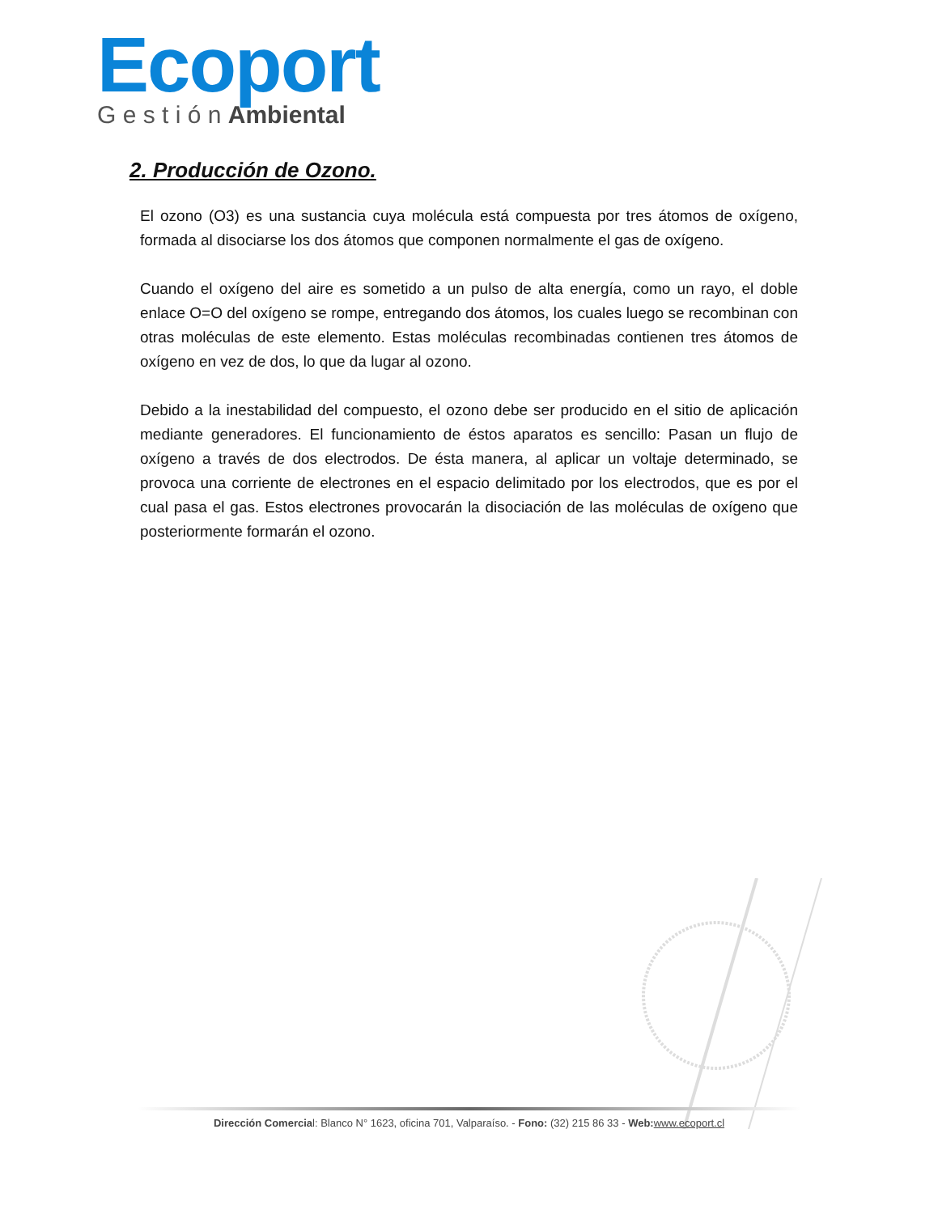Ecoport
G e s t i ó n Ambiental
2. Producción de Ozono.
El ozono (O3) es una sustancia cuya molécula está compuesta por tres átomos de oxígeno, formada al disociarse los dos átomos que componen normalmente el gas de oxígeno.
Cuando el oxígeno del aire es sometido a un pulso de alta energía, como un rayo, el doble enlace O=O del oxígeno se rompe, entregando dos átomos, los cuales luego se recombinan con otras moléculas de este elemento. Estas moléculas recombinadas contienen tres átomos de oxígeno en vez de dos, lo que da lugar al ozono.
Debido a la inestabilidad del compuesto, el ozono debe ser producido en el sitio de aplicación mediante generadores. El funcionamiento de éstos aparatos es sencillo: Pasan un flujo de oxígeno a través de dos electrodos. De ésta manera, al aplicar un voltaje determinado, se provoca una corriente de electrones en el espacio delimitado por los electrodos, que es por el cual pasa el gas. Estos electrones provocarán la disociación de las moléculas de oxígeno que posteriormente formarán el ozono.
Dirección Comercial: Blanco N° 1623, oficina 701, Valparaíso. - Fono: (32) 215 86 33 - Web: www.ecoport.cl